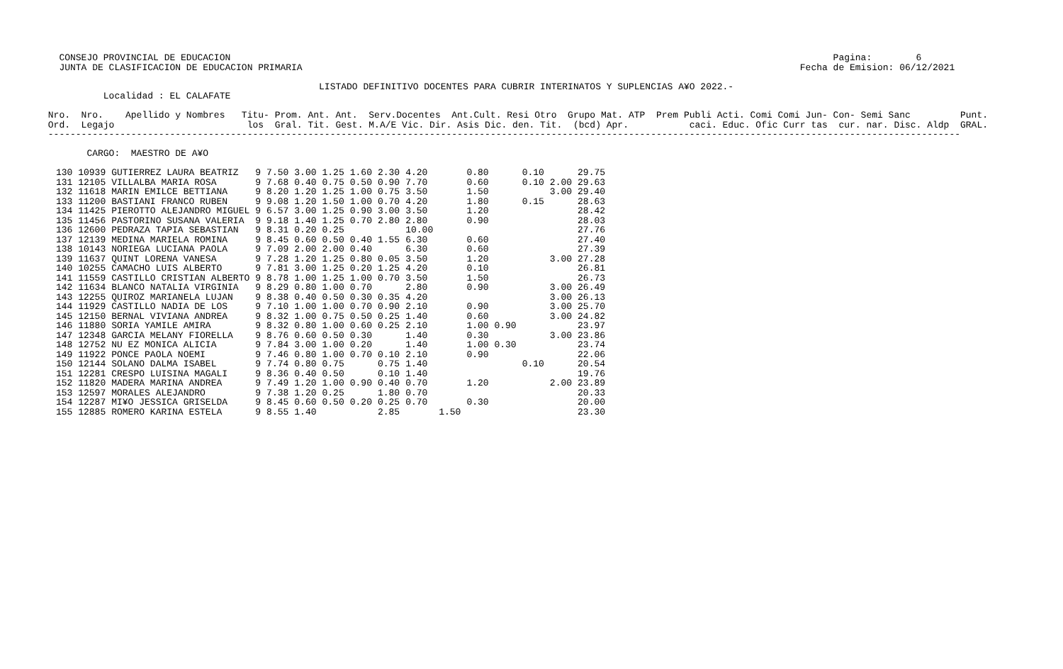CONSEJO PROVINCIAL DE EDUCACION                                                                                                             Pagina:        6
   JUNTA DE CLASIFICACION DE EDUCACION PRIMARIA                                                                                          Fecha de Emision: 06/12/2021

                                                  LISTADO DEFINITIVO DOCENTES PARA CUBRIR INTERINATOS Y SUPLENCIAS A¥O 2022.-
           Localidad : EL CALAFATE

 Nro.  Nro.    Apellido y Nombres   Titu- Prom. Ant. Ant.  Serv.Docentes  Ant.Cult. Resi Otro  Grupo Mat. ATP  Prem Publi Acti. Comi Comi Jun- Con- Semi Sanc         Punt.
 Ord.  Legajo                        los  Gral. Tit. Gest. M.A/E Vic. Dir. Asis Dic. den. Tit.  (bcd) Apr.           caci. Educ. Ofic Curr tas  cur. nar. Disc. Aldp  GRAL.
 ---------------------------------------------------------------------------------------------------------------------------------------------------------------------

        CARGO:  MAESTRO DE A¥O
| 130 10939 | GUTIERREZ LAURA BEATRIZ | 9 | 7.50 | 3.00 | 1.25 | 1.60 | 2.30 | 4.20 | | 0.80 | 0.10 | | 29.75 |
| 131 12105 | VILLALBA MARIA ROSA | 9 | 7.68 | 0.40 | 0.75 | 0.50 | 0.90 | 7.70 | | 0.60 | 0.10 | 2.00 | 29.63 |
| 132 11618 | MARIN EMILCE BETTIANA | 9 | 8.20 | 1.20 | 1.25 | 1.00 | 0.75 | 3.50 | | 1.50 | | 3.00 | 29.40 |
| 133 11200 | BASTIANI FRANCO RUBEN | 9 | 9.08 | 1.20 | 1.50 | 1.00 | 0.70 | 4.20 | | 1.80 | 0.15 | | 28.63 |
| 134 11425 | PIEROTTO ALEJANDRO MIGUEL | 9 | 6.57 | 3.00 | 1.25 | 0.90 | 3.00 | 3.50 | | 1.20 | | | 28.42 |
| 135 11456 | PASTORINO SUSANA VALERIA | 9 | 9.18 | 1.40 | 1.25 | 0.70 | 2.80 | 2.80 | | 0.90 | | | 28.03 |
| 136 12600 | PEDRAZA TAPIA SEBASTIAN | 9 | 8.31 | 0.20 | 0.25 | | | 10.00 | | | | | 27.76 |
| 137 12139 | MEDINA MARIELA ROMINA | 9 | 8.45 | 0.60 | 0.50 | 0.40 | 1.55 | 6.30 | | 0.60 | | | 27.40 |
| 138 10143 | NORIEGA LUCIANA PAOLA | 9 | 7.09 | 2.00 | 2.00 | 0.40 | | 6.30 | | 0.60 | | | 27.39 |
| 139 11637 | QUINT LORENA VANESA | 9 | 7.28 | 1.20 | 1.25 | 0.80 | 0.05 | 3.50 | | 1.20 | | 3.00 | 27.28 |
| 140 10255 | CAMACHO LUIS ALBERTO | 9 | 7.81 | 3.00 | 1.25 | 0.20 | 1.25 | 4.20 | | 0.10 | | | 26.81 |
| 141 11559 | CASTILLO CRISTIAN ALBERTO | 9 | 8.78 | 1.00 | 1.25 | 1.00 | 0.70 | 3.50 | | 1.50 | | | 26.73 |
| 142 11634 | BLANCO NATALIA VIRGINIA | 9 | 8.29 | 0.80 | 1.00 | 0.70 | | 2.80 | | 0.90 | | 3.00 | 26.49 |
| 143 12255 | QUIROZ MARIANELA LUJAN | 9 | 8.38 | 0.40 | 0.50 | 0.30 | 0.35 | 4.20 | | | | 3.00 | 26.13 |
| 144 11929 | CASTILLO NADIA DE LOS | 9 | 7.10 | 1.00 | 1.00 | 0.70 | 0.90 | 2.10 | | 0.90 | | 3.00 | 25.70 |
| 145 12150 | BERNAL VIVIANA ANDREA | 9 | 8.32 | 1.00 | 0.75 | 0.50 | 0.25 | 1.40 | | 0.60 | | 3.00 | 24.82 |
| 146 11880 | SORIA YAMILE AMIRA | 9 | 8.32 | 0.80 | 1.00 | 0.60 | 0.25 | 2.10 | | 1.00 0.90 | | | 23.97 |
| 147 12348 | GARCIA MELANY FIORELLA | 9 | 8.76 | 0.60 | 0.50 | 0.30 | | 1.40 | | 0.30 | | 3.00 | 23.86 |
| 148 12752 | NU EZ MONICA ALICIA | 9 | 7.84 | 3.00 | 1.00 | 0.20 | | 1.40 | | 1.00 0.30 | | | 23.74 |
| 149 11922 | PONCE PAOLA NOEMI | 9 | 7.46 | 0.80 | 1.00 | 0.70 | 0.10 | 2.10 | | 0.90 | | | 22.06 |
| 150 12144 | SOLANO DALMA ISABEL | 9 | 7.74 | 0.80 | 0.75 | | 0.75 | 1.40 | | | 0.10 | | 20.54 |
| 151 12281 | CRESPO LUISINA MAGALI | 9 | 8.36 | 0.40 | 0.50 | | 0.10 | 1.40 | | | | | 19.76 |
| 152 11820 | MADERA MARINA ANDREA | 9 | 7.49 | 1.20 | 1.00 | 0.90 | 0.40 | 0.70 | | 1.20 | | 2.00 | 23.89 |
| 153 12597 | MORALES ALEJANDRO | 9 | 7.38 | 1.20 | 0.25 | | 1.80 | 0.70 | | | | | 20.33 |
| 154 12287 | MI¥O JESSICA GRISELDA | 9 | 8.45 | 0.60 | 0.50 | 0.20 | 0.25 | 0.70 | | 0.30 | | | 20.00 |
| 155 12885 | ROMERO KARINA ESTELA | 9 | 8.55 | 1.40 | | | 2.85 | | 1.50 | | | | 23.30 |